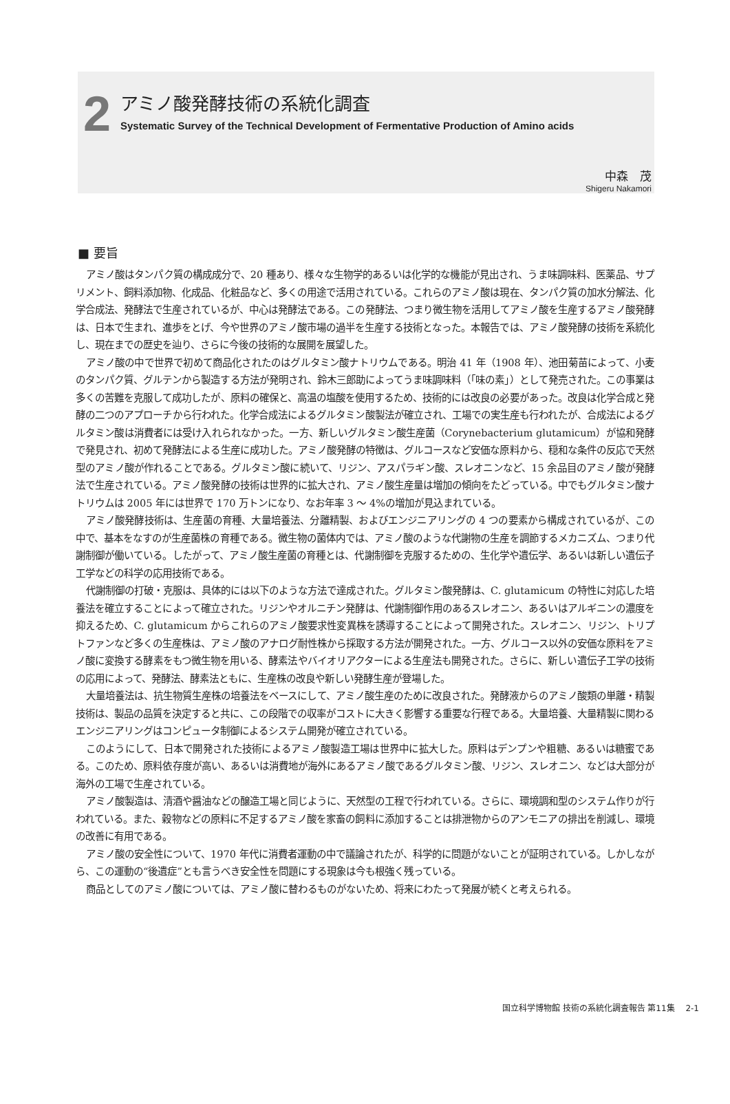2 アミノ酸発酵技術の系統化調査
Systematic Survey of the Technical Development of Fermentative Production of Amino acids
中森　茂
Shigeru Nakamori
■ 要旨
アミノ酸はタンパク質の構成成分で、20 種あり、様々な生物学的あるいは化学的な機能が見出され、うま味調味料、医薬品、サプリメント、飼料添加物、化成品、化粧品など、多くの用途で活用されている。これらのアミノ酸は現在、タンパク質の加水分解法、化学合成法、発酵法で生産されているが、中心は発酵法である。この発酵法、つまり微生物を活用してアミノ酸を生産するアミノ酸発酵は、日本で生まれ、進歩をとげ、今や世界のアミノ酸市場の過半を生産する技術となった。本報告では、アミノ酸発酵の技術を系統化し、現在までの歴史を辿り、さらに今後の技術的な展開を展望した。
アミノ酸の中で世界で初めて商品化されたのはグルタミン酸ナトリウムである。明治 41 年（1908 年）、池田菊苗によって、小麦のタンパク質、グルテンから製造する方法が発明され、鈴木三郎助によってうま味調味料（「味の素」）として発売された。この事業は多くの苦難を克服して成功したが、原料の確保と、高温の塩酸を使用するため、技術的には改良の必要があった。改良は化学合成と発酵の二つのアプローチから行われた。化学合成法によるグルタミン酸製法が確立され、工場での実生産も行われたが、合成法によるグルタミン酸は消費者には受け入れられなかった。一方、新しいグルタミン酸生産菌（Corynebacterium glutamicum）が協和発酵で発見され、初めて発酵法による生産に成功した。アミノ酸発酵の特徴は、グルコースなど安価な原料から、穏和な条件の反応で天然型のアミノ酸が作れることである。グルタミン酸に続いて、リジン、アスパラギン酸、スレオニンなど、15 余品目のアミノ酸が発酵法で生産されている。アミノ酸発酵の技術は世界的に拡大され、アミノ酸生産量は増加の傾向をたどっている。中でもグルタミン酸ナトリウムは 2005 年には世界で 170 万トンになり、なお年率 3 〜 4%の増加が見込まれている。
アミノ酸発酵技術は、生産菌の育種、大量培養法、分離精製、およびエンジニアリングの 4 つの要素から構成されているが、この中で、基本をなすのが生産菌株の育種である。微生物の菌体内では、アミノ酸のような代謝物の生産を調節するメカニズム、つまり代謝制御が働いている。したがって、アミノ酸生産菌の育種とは、代謝制御を克服するための、生化学や遺伝学、あるいは新しい遺伝子工学などの科学の応用技術である。
代謝制御の打破・克服は、具体的には以下のような方法で達成された。グルタミン酸発酵は、C. glutamicum の特性に対応した培養法を確立することによって確立された。リジンやオルニチン発酵は、代謝制御作用のあるスレオニン、あるいはアルギニンの濃度を抑えるため、C. glutamicum からこれらのアミノ酸要求性変異株を誘導することによって開発された。スレオニン、リジン、トリプトファンなど多くの生産株は、アミノ酸のアナログ耐性株から採取する方法が開発された。一方、グルコース以外の安価な原料をアミノ酸に変換する酵素をもつ微生物を用いる、酵素法やバイオリアクターによる生産法も開発された。さらに、新しい遺伝子工学の技術の応用によって、発酵法、酵素法ともに、生産株の改良や新しい発酵生産が登場した。
大量培養法は、抗生物質生産株の培養法をベースにして、アミノ酸生産のために改良された。発酵液からのアミノ酸類の単離・精製技術は、製品の品質を決定すると共に、この段階での収率がコストに大きく影響する重要な行程である。大量培養、大量精製に関わるエンジニアリングはコンピュータ制御によるシステム開発が確立されている。
このようにして、日本で開発された技術によるアミノ酸製造工場は世界中に拡大した。原料はデンプンや粗糖、あるいは糖蜜である。このため、原料依存度が高い、あるいは消費地が海外にあるアミノ酸であるグルタミン酸、リジン、スレオニン、などは大部分が海外の工場で生産されている。
アミノ酸製造は、清酒や醤油などの醸造工場と同じように、天然型の工程で行われている。さらに、環境調和型のシステム作りが行われている。また、穀物などの原料に不足するアミノ酸を家畜の飼料に添加することは排泄物からのアンモニアの排出を削減し、環境の改善に有用である。
アミノ酸の安全性について、1970 年代に消費者運動の中で議論されたが、科学的に問題がないことが証明されている。しかしながら、この運動の“後遺症”とも言うべき安全性を問題にする現象は今も根強く残っている。
商品としてのアミノ酸については、アミノ酸に替わるものがないため、将来にわたって発展が続くと考えられる。
国立科学博物館 技術の系統化調査報告 第11集　 2-1